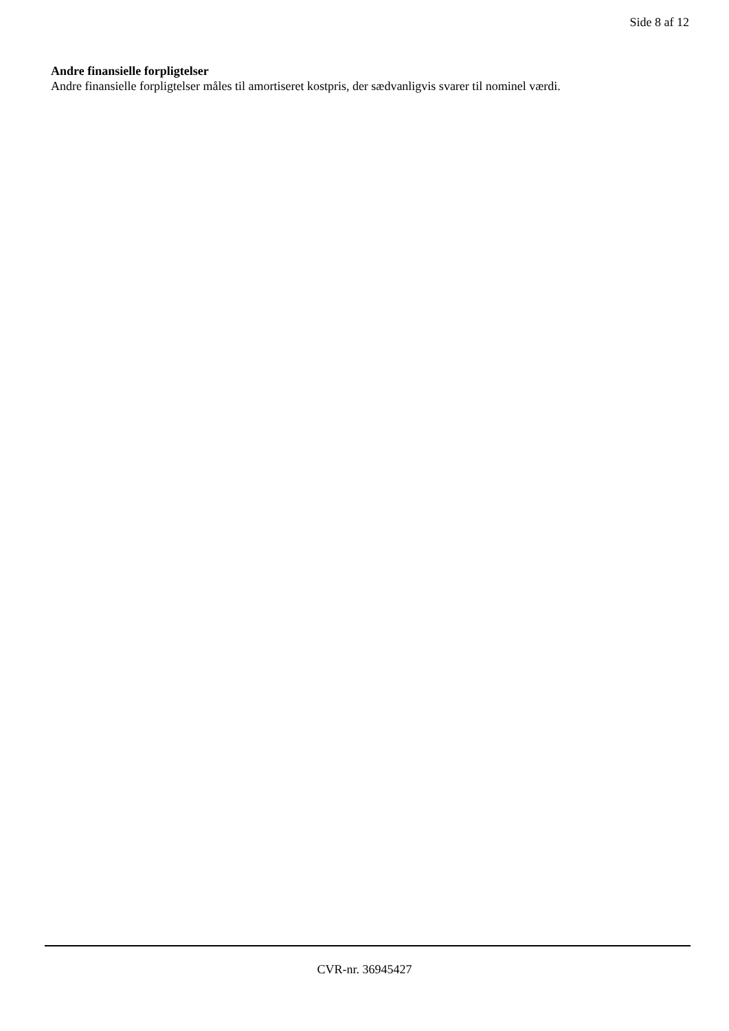Side 8 af 12
Andre finansielle forpligtelser
Andre finansielle forpligtelser måles til amortiseret kostpris, der sædvanligvis svarer til nominel værdi.
CVR-nr. 36945427